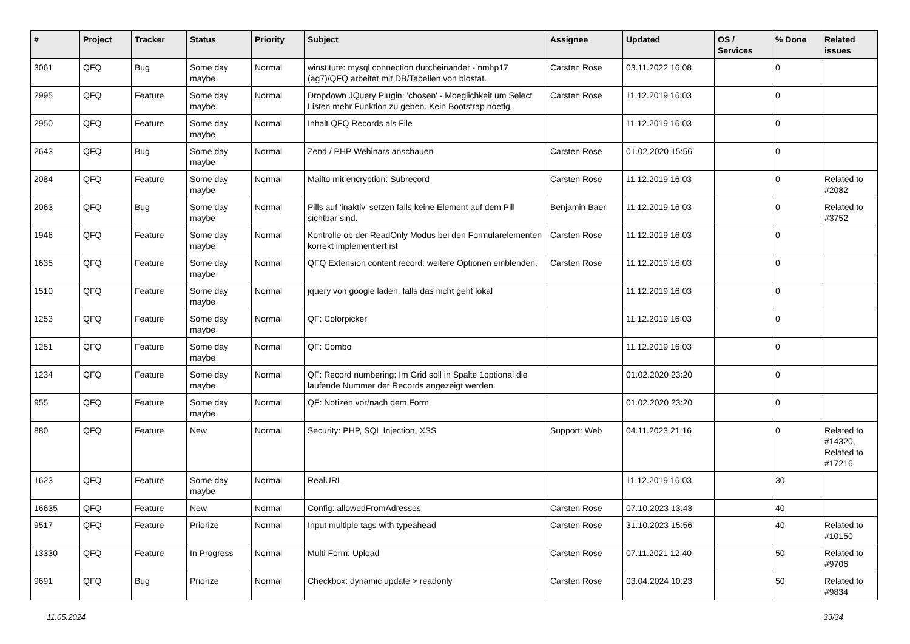| # | Project | Tracker | Status | Priority | Subject | Assignee | Updated | OS / Services | % Done | Related issues |
| --- | --- | --- | --- | --- | --- | --- | --- | --- | --- | --- |
| 3061 | QFQ | Bug | Some day maybe | Normal | winstitute: mysql connection durcheinander - nmhp17 (ag7)/QFQ arbeitet mit DB/Tabellen von biostat. | Carsten Rose | 03.11.2022 16:08 | | 0 | |
| 2995 | QFQ | Feature | Some day maybe | Normal | Dropdown JQuery Plugin: 'chosen' - Moeglichkeit um Select Listen mehr Funktion zu geben. Kein Bootstrap noetig. | Carsten Rose | 11.12.2019 16:03 | | 0 | |
| 2950 | QFQ | Feature | Some day maybe | Normal | Inhalt QFQ Records als File | | 11.12.2019 16:03 | | 0 | |
| 2643 | QFQ | Bug | Some day maybe | Normal | Zend / PHP Webinars anschauen | Carsten Rose | 01.02.2020 15:56 | | 0 | |
| 2084 | QFQ | Feature | Some day maybe | Normal | Mailto mit encryption: Subrecord | Carsten Rose | 11.12.2019 16:03 | | 0 | Related to #2082 |
| 2063 | QFQ | Bug | Some day maybe | Normal | Pills auf 'inaktiv' setzen falls keine Element auf dem Pill sichtbar sind. | Benjamin Baer | 11.12.2019 16:03 | | 0 | Related to #3752 |
| 1946 | QFQ | Feature | Some day maybe | Normal | Kontrolle ob der ReadOnly Modus bei den Formularelementen korrekt implementiert ist | Carsten Rose | 11.12.2019 16:03 | | 0 | |
| 1635 | QFQ | Feature | Some day maybe | Normal | QFQ Extension content record: weitere Optionen einblenden. | Carsten Rose | 11.12.2019 16:03 | | 0 | |
| 1510 | QFQ | Feature | Some day maybe | Normal | jquery von google laden, falls das nicht geht lokal | | 11.12.2019 16:03 | | 0 | |
| 1253 | QFQ | Feature | Some day maybe | Normal | QF: Colorpicker | | 11.12.2019 16:03 | | 0 | |
| 1251 | QFQ | Feature | Some day maybe | Normal | QF: Combo | | 11.12.2019 16:03 | | 0 | |
| 1234 | QFQ | Feature | Some day maybe | Normal | QF: Record numbering: Im Grid soll in Spalte 1optional die laufende Nummer der Records angezeigt werden. | | 01.02.2020 23:20 | | 0 | |
| 955 | QFQ | Feature | Some day maybe | Normal | QF: Notizen vor/nach dem Form | | 01.02.2020 23:20 | | 0 | |
| 880 | QFQ | Feature | New | Normal | Security: PHP, SQL Injection, XSS | Support: Web | 04.11.2023 21:16 | | 0 | Related to #14320, Related to #17216 |
| 1623 | QFQ | Feature | Some day maybe | Normal | RealURL | | 11.12.2019 16:03 | | 30 | |
| 16635 | QFQ | Feature | New | Normal | Config: allowedFromAdresses | Carsten Rose | 07.10.2023 13:43 | | 40 | |
| 9517 | QFQ | Feature | Priorize | Normal | Input multiple tags with typeahead | Carsten Rose | 31.10.2023 15:56 | | 40 | Related to #10150 |
| 13330 | QFQ | Feature | In Progress | Normal | Multi Form: Upload | Carsten Rose | 07.11.2021 12:40 | | 50 | Related to #9706 |
| 9691 | QFQ | Bug | Priorize | Normal | Checkbox: dynamic update > readonly | Carsten Rose | 03.04.2024 10:23 | | 50 | Related to #9834 |
11.05.2024 33/34